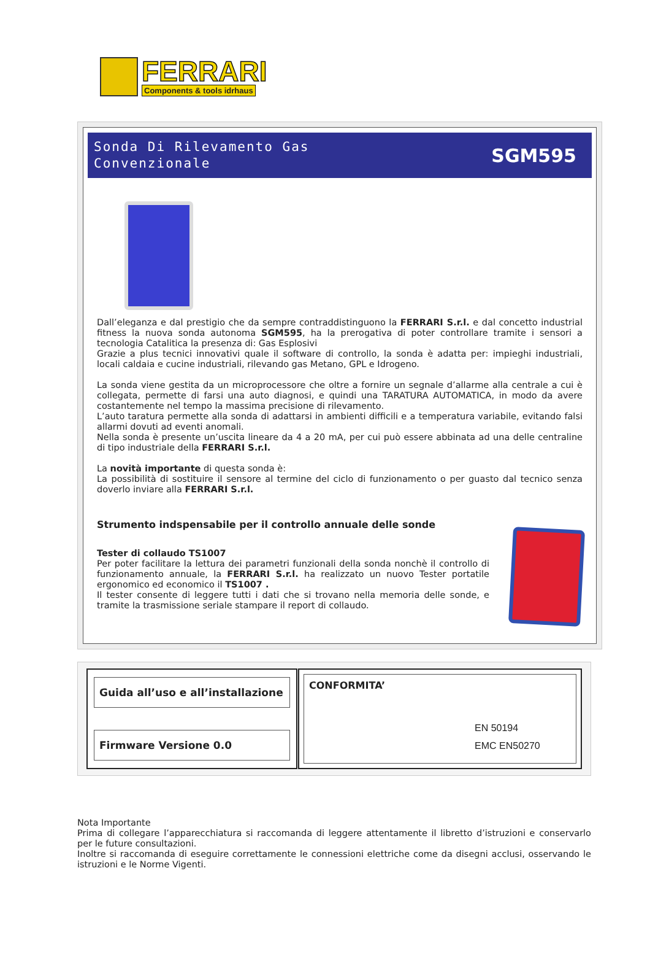FERRARI
Components & tools idrhaus
Sonda Di Rilevamento Gas
Convenzionale
SGM595
Dall’eleganza e dal prestigio che da sempre contraddistinguono la FERRARI S.r.l. e dal concetto industrial fitness la nuova sonda autonoma SGM595, ha la prerogativa di poter controllare tramite i sensori a tecnologia Catalitica la presenza di: Gas Esplosivi
Grazie a plus tecnici innovativi quale il software di controllo, la sonda è adatta per: impieghi industriali, locali caldaia e cucine industriali, rilevando gas Metano, GPL e Idrogeno.
La sonda viene gestita da un microprocessore che oltre a fornire un segnale d’allarme alla centrale a cui è collegata, permette di farsi una auto diagnosi, e quindi una TARATURA AUTOMATICA, in modo da avere costantemente nel tempo la massima precisione di rilevamento.
L’auto taratura permette alla sonda di adattarsi in ambienti difficili e a temperatura variabile, evitando falsi allarmi dovuti ad eventi anomali.
Nella sonda è presente un’uscita lineare da 4 a 20 mA, per cui può essere abbinata ad una delle centraline di tipo industriale della FERRARI S.r.l.
La novità importante di questa sonda è:
La possibilità di sostituire il sensore al termine del ciclo di funzionamento o per guasto dal tecnico senza doverlo inviare alla FERRARI S.r.l.
Strumento indspensabile per il controllo annuale delle sonde
Tester di collaudo TS1007
Per poter facilitare la lettura dei parametri funzionali della sonda nonchè il controllo di funzionamento annuale, la FERRARI S.r.l. ha realizzato un nuovo Tester portatile ergonomico ed economico il TS1007 .
Il tester consente di leggere tutti i dati che si trovano nella memoria delle sonde, e tramite la trasmissione seriale stampare il report di collaudo.
Guida all’uso e all’installazione
Firmware Versione 0.0
CONFORMITA’
EN 50194
EMC EN50270
Nota Importante
Prima di collegare l’apparecchiatura si raccomanda di leggere attentamente il libretto d’istruzioni e conservarlo per le future consultazioni.
Inoltre si raccomanda di eseguire correttamente le connessioni elettriche come da disegni acclusi, osservando le istruzioni e le Norme Vigenti.